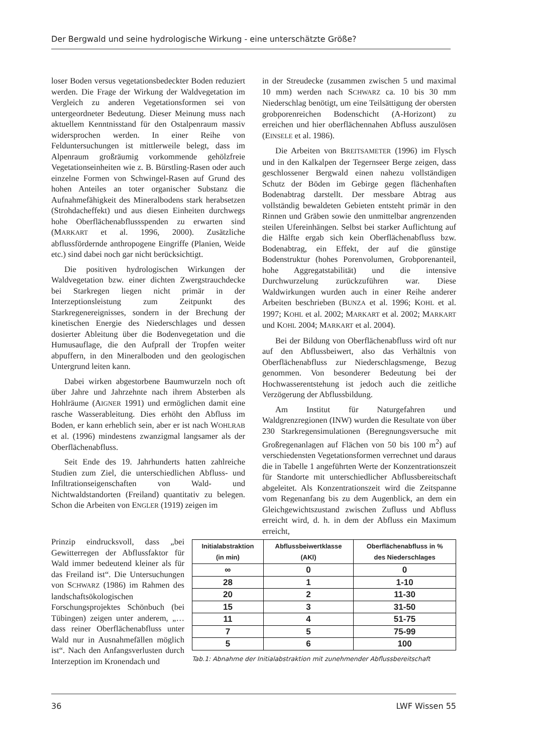Der Bergwald und seine hydrologische Wirkung - eine unterschätzte Größe?
loser Boden versus vegetationsbedeckter Boden reduziert werden. Die Frage der Wirkung der Waldvegetation im Vergleich zu anderen Vegetationsformen sei von untergeordneter Bedeutung. Dieser Meinung muss nach aktuellem Kenntnisstand für den Ostalpenraum massiv widersprochen werden. In einer Reihe von Felduntersuchungen ist mittlerweile belegt, dass im Alpenraum großräumig vorkommende gehölzfreie Vegetationseinheiten wie z. B. Bürstling-Rasen oder auch einzelne Formen von Schwingel-Rasen auf Grund des hohen Anteiles an toter organischer Substanz die Aufnahmefähigkeit des Mineralbodens stark herabsetzen (Strohdacheffekt) und aus diesen Einheiten durchwegs hohe Oberflächenabflussspenden zu erwarten sind (MARKART et al. 1996, 2000). Zusätzliche abflussfördernde anthropogene Eingriffe (Planien, Weide etc.) sind dabei noch gar nicht berücksichtigt.
Die positiven hydrologischen Wirkungen der Waldvegetation bzw. einer dichten Zwergstrauchdecke bei Starkregen liegen nicht primär in der Interzeptionsleistung zum Zeitpunkt des Starkregenereignisses, sondern in der Brechung der kinetischen Energie des Niederschlages und dessen dosierter Ableitung über die Bodenvegetation und die Humusauflage, die den Aufprall der Tropfen weiter abpuffern, in den Mineralboden und den geologischen Untergrund leiten kann.
Dabei wirken abgestorbene Baumwurzeln noch oft über Jahre und Jahrzehnte nach ihrem Absterben als Hohlräume (AIGNER 1991) und ermöglichen damit eine rasche Wasserableitung. Dies erhöht den Abfluss im Boden, er kann erheblich sein, aber er ist nach WOHLRAB et al. (1996) mindestens zwanzigmal langsamer als der Oberflächenabfluss.
Seit Ende des 19. Jahrhunderts hatten zahlreiche Studien zum Ziel, die unterschiedlichen Abfluss- und Infiltrationseigenschaften von Wald- und Nichtwaldstandorten (Freiland) quantitativ zu belegen. Schon die Arbeiten von ENGLER (1919) zeigen im
in der Streudecke (zusammen zwischen 5 und maximal 10 mm) werden nach SCHWARZ ca. 10 bis 30 mm Niederschlag benötigt, um eine Teilsättigung der obersten grobporenreichen Bodenschicht (A-Horizont) zu erreichen und hier oberflächennahen Abfluss auszulösen (EINSELE et al. 1986).
Die Arbeiten von BREITSAMETER (1996) im Flysch und in den Kalkalpen der Tegernseer Berge zeigen, dass geschlossener Bergwald einen nahezu vollständigen Schutz der Böden im Gebirge gegen flächenhaften Bodenabtrag darstellt. Der messbare Abtrag aus vollständig bewaldeten Gebieten entsteht primär in den Rinnen und Gräben sowie den unmittelbar angrenzenden steilen Ufereinhängen. Selbst bei starker Auflichtung auf die Hälfte ergab sich kein Oberflächenabfluss bzw. Bodenabtrag, ein Effekt, der auf die günstige Bodenstruktur (hohes Porenvolumen, Grobporenanteil, hohe Aggregatstabilität) und die intensive Durchwurzelung zurückzuführen war. Diese Waldwirkungen wurden auch in einer Reihe anderer Arbeiten beschrieben (BUNZA et al. 1996; KOHL et al. 1997; KOHL et al. 2002; MARKART et al. 2002; MARKART und KOHL 2004; MARKART et al. 2004).
Bei der Bildung von Oberflächenabfluss wird oft nur auf den Abflussbeiwert, also das Verhältnis von Oberflächenabfluss zur Niederschlagsmenge, Bezug genommen. Von besonderer Bedeutung bei der Hochwasserentstehung ist jedoch auch die zeitliche Verzögerung der Abflussbildung.
Am Institut für Naturgefahren und Waldgrenzregionen (INW) wurden die Resultate von über 230 Starkregensimulationen (Beregnungsversuche mit Großregenanlagen auf Flächen von 50 bis 100 m<sup>2</sup>) auf verschiedensten Vegetationsformen verrechnet und daraus die in Tabelle 1 angeführten Werte der Konzentrationszeit für Standorte mit unterschiedlicher Abflussbereitschaft abgeleitet. Als Konzentrationszeit wird die Zeitspanne vom Regenanfang bis zu dem Augenblick, an dem ein Gleichgewichtszustand zwischen Zufluss und Abfluss erreicht wird, d. h. in dem der Abfluss ein Maximum erreicht,
Prinzip eindrucksvoll, dass „bei Gewitterregen der Abflussfaktor für Wald immer bedeutend kleiner als für das Freiland ist“. Die Untersuchungen von SCHWARZ (1986) im Rahmen des landschaftsökologischen Forschungsprojektes Schönbuch (bei Tübingen) zeigen unter anderem, „…dass reiner Oberflächenabfluss unter Wald nur in Ausnahmefällen möglich ist“. Nach den Anfangsverlusten durch Interzeption im Kronendach und
| Initialabstraktion (in min) | Abflussbeiwertklasse (AKl) | Oberflächenabfluss in % des Niederschlages |
| --- | --- | --- |
| ∞ | 0 | 0 |
| 28 | 1 | 1-10 |
| 20 | 2 | 11-30 |
| 15 | 3 | 31-50 |
| 11 | 4 | 51-75 |
| 7 | 5 | 75-99 |
| 5 | 6 | 100 |
Tab.1: Abnahme der Initialabstraktion mit zunehmender Abflussbereitschaft
36 LWF Wissen 55